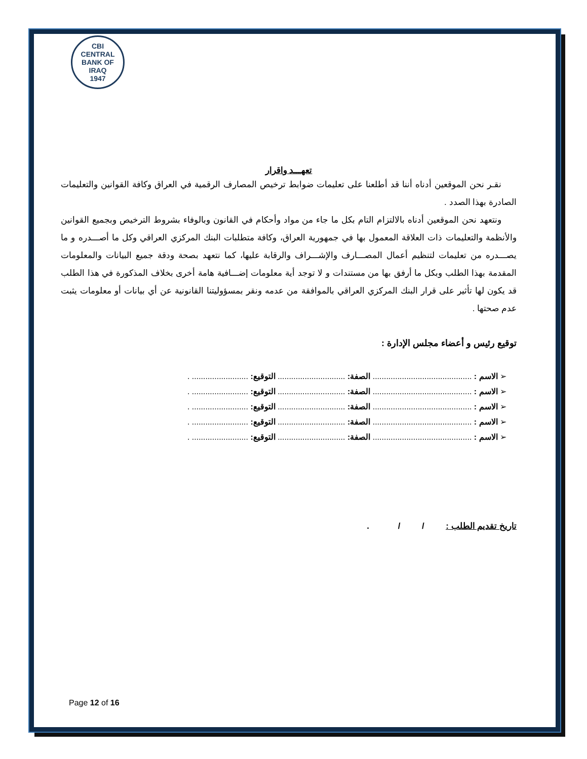CBI
CENTRAL BANK OF IRAQ
1947
تعهـــد واقرار
نقـر نحن الموقعين أدناه أننا قد أطلعنا على تعليمات ضوابط ترخيص المصارف الرقمية في العراق وكافة القوانين والتعليمات الصادرة بهذا الصدد .
ونتعهد نحن الموقعين أدناه بالالتزام التام بكل ما جاء من مواد وأحكام في القانون وبالوفاء بشروط الترخيص وبجميع القوانين والأنظمة والتعليمات ذات العلاقة المعمول بها في جمهورية العراق، وكافة متطلبات البنك المركزي العراقي وكل ما أصـــدره و ما يصـــدره من تعليمات لتنظيم أعمال المصـــارف والإشـــراف والرقابة عليها، كما نتعهد بصحة ودقة جميع البيانات والمعلومات المقدمة بهذا الطلب وبكل ما أرفق بها من مستندات و لا توجد أية معلومات إضـــافية هامة أخرى بخلاف المذكورة في هذا الطلب قد يكون لها تأثير على قرار البنك المركزي العراقي بالموافقة من عدمه ونقر بمسؤوليتنا القانونية عن أي بيانات أو معلومات يثبت عدم صحتها .
توقيع رئيس و أعضاء مجلس الإدارة :
➢ الاسم : ............................................ الصفة: .............................. التوقيع: ......................... .
➢ الاسم : ............................................ الصفة: .............................. التوقيع: ......................... .
➢ الاسم : ............................................ الصفة: .............................. التوقيع: ......................... .
➢ الاسم : ............................................ الصفة: .............................. التوقيع: ......................... .
➢ الاسم : ............................................ الصفة: .............................. التوقيع: ......................... .
تاريخ تقديم الطلب : / / .
Page 12 of 16